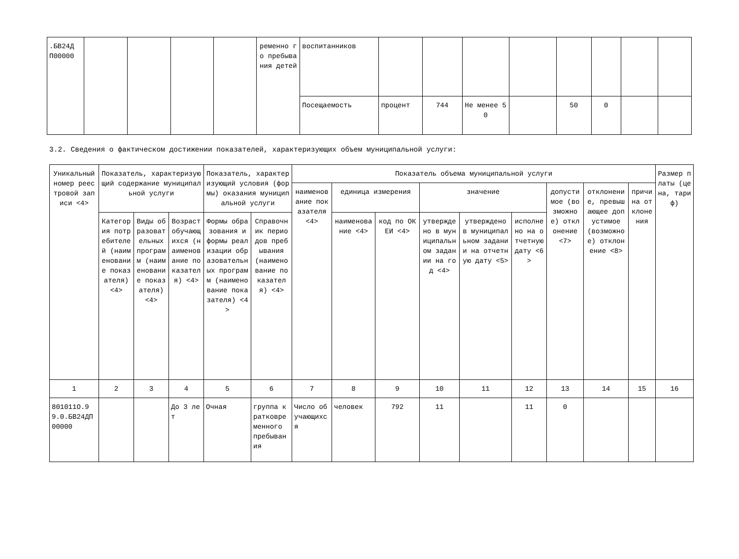| .БВ24Д П00000 | | | | | ременно го пребыва ния детей | воспитанников | | | | | | | | |
| | | | | | | Посещаемость | процент | 744 | Не менее 50 | | 50 | 0 | | |
3.2. Сведения о фактическом достижении показателей, характеризующих объем муниципальной услуги:
| Уникальный номер реестровой записи <4> | Показатель, характеризующий содержание муниципальной услуги | | | Показатель, характеризующий условия (формы) оказания муниципальной услуги | | Показатель объема муниципальной услуги | | | | | | | | | Размер платы (цена, тариф) |
| --- | --- | --- | --- | --- | --- | --- | --- | --- | --- | --- | --- | --- | --- | --- | --- |
| | | | | | | наименование показателя <4> | единица измерения | | значение | | | допустимое (возможное) отклонение <7> | отклонение, превышающее допустимое (возможное) отклонение <8> | причина отклонения | |
| | Категория потребителей (наименование показателя) <4> | Виды образовательных программ (наименование показателя) <4> | Возраст обучающихся (наименование показателя) <4> | Формы образования и формы реализации образовательных программ (наименование показателя) <4> | Справочник периодов пребывания (наименование показателя) <4> | | наименование <4> | код по ОКЕИ <4> | утверждено в муниципальном задании на год <4> | утверждено в муниципальном задании на отчетную дату <5> | исполнено на отчетную дату <6> | | | | |
| 1 | 2 | 3 | 4 | 5 | 6 | 7 | 8 | 9 | 10 | 11 | 12 | 13 | 14 | 15 | 16 |
| 801011О.99.0.БВ24ДП00000 | | | До 3 лет | Очная | группа кратковременного пребывания | Число обучающихся | человек | 792 | 11 | | 11 | 0 | | | |